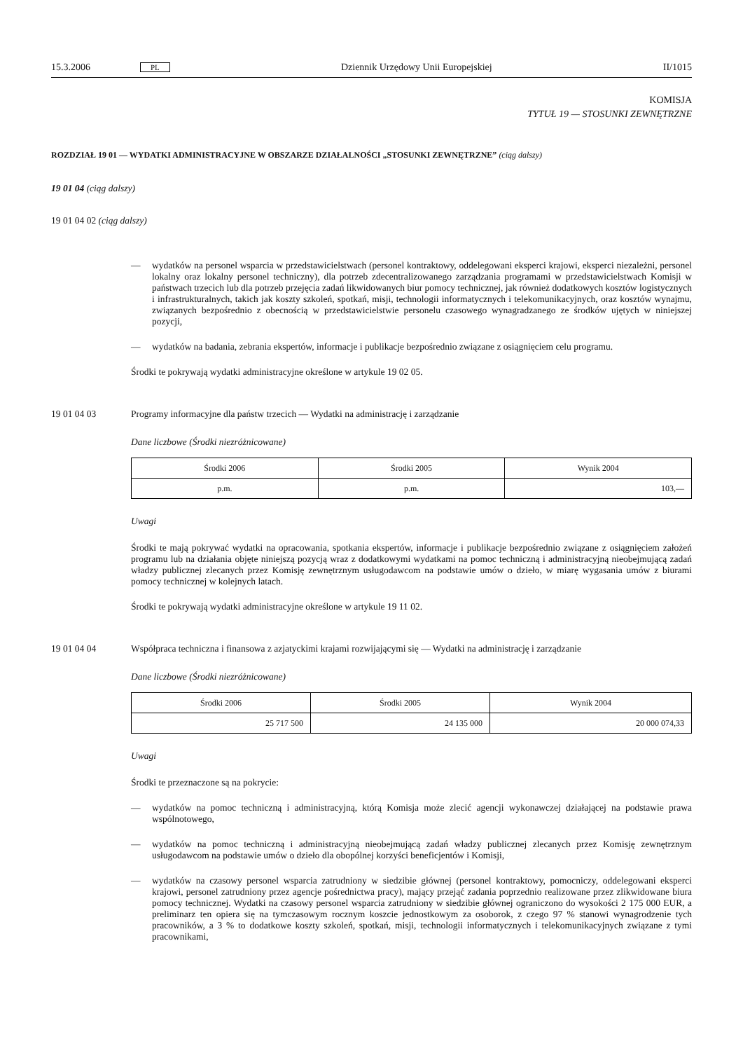15.3.2006 PL Dziennik Urzędowy Unii Europejskiej II/1015
KOMISJA
TYTUŁ 19 — STOSUNKI ZEWNĘTRZNE
ROZDZIAŁ 19 01 — WYDATKI ADMINISTRACYJNE W OBSZARZE DZIAŁALNOŚCI „STOSUNKI ZEWNĘTRZNE” (ciąg dalszy)
19 01 04 (ciąg dalszy)
19 01 04 02 (ciąg dalszy)
—
wydatków na personel wsparcia w przedstawicielstwach (personel kontraktowy, oddelegowani eksperci krajowi, eksperci niezależni, personel lokalny oraz lokalny personel techniczny), dla potrzeb zdecentralizowanego zarządzania programami w przedstawicielstwach Komisji w państwach trzecich lub dla potrzeb przejęcia zadań likwidowanych biur pomocy technicznej, jak również dodatkowych kosztów logistycznych i infrastrukturalnych, takich jak koszty szkoleń, spotkań, misji, technologii informatycznych i telekomunikacyjnych, oraz kosztów wynajmu, związanych bezpośrednio z obecnością w przedstawicielstwie personelu czasowego wynagradzanego ze środków ujętych w niniejszej pozycji,
—
wydatków na badania, zebrania ekspertów, informacje i publikacje bezpośrednio związane z osiągnięciem celu programu.
Środki te pokrywają wydatki administracyjne określone w artykule 19 02 05.
19 01 04 03
Programy informacyjne dla państw trzecich — Wydatki na administrację i zarządzanie
Dane liczbowe (Środki niezróżnicowane)
| Środki 2006 | Środki 2005 | Wynik 2004 |
| --- | --- | --- |
| p.m. | p.m. | 103,— |
Uwagi
Środki te mają pokrywać wydatki na opracowania, spotkania ekspertów, informacje i publikacje bezpośrednio związane z osiągnięciem założeń programu lub na działania objęte niniejszą pozycją wraz z dodatkowymi wydatkami na pomoc techniczną i administracyjną nieobejmującą zadań władzy publicznej zlecanych przez Komisję zewnętrznym usługodawcom na podstawie umów o dzieło, w miarę wygasania umów z biurami pomocy technicznej w kolejnych latach.
Środki te pokrywają wydatki administracyjne określone w artykule 19 11 02.
19 01 04 04
Współpraca techniczna i finansowa z azjatyckimi krajami rozwijającymi się — Wydatki na administrację i zarządzanie
Dane liczbowe (Środki niezróżnicowane)
| Środki 2006 | Środki 2005 | Wynik 2004 |
| --- | --- | --- |
| 25 717 500 | 24 135 000 | 20 000 074,33 |
Uwagi
Środki te przeznaczone są na pokrycie:
—
wydatków na pomoc techniczną i administracyjną, którą Komisja może zlecić agencji wykonawczej działającej na podstawie prawa wspólnotowego,
—
wydatków na pomoc techniczną i administracyjną nieobejmującą zadań władzy publicznej zlecanych przez Komisję zewnętrznym usługodawcom na podstawie umów o dzieło dla obopólnej korzyści beneficjentów i Komisji,
—
wydatków na czasowy personel wsparcia zatrudniony w siedzibie głównej (personel kontraktowy, pomocniczy, oddelegowani eksperci krajowi, personel zatrudniony przez agencje pośrednictwa pracy), mający przejąć zadania poprzednio realizowane przez zlikwidowane biura pomocy technicznej. Wydatki na czasowy personel wsparcia zatrudniony w siedzibie głównej ograniczono do wysokości 2 175 000 EUR, a preliminarz ten opiera się na tymczasowym rocznym koszcie jednostkowym za osoborok, z czego 97 % stanowi wynagrodzenie tych pracowników, a 3 % to dodatkowe koszty szkoleń, spotkań, misji, technologii informatycznych i telekomunikacyjnych związane z tymi pracownikami,